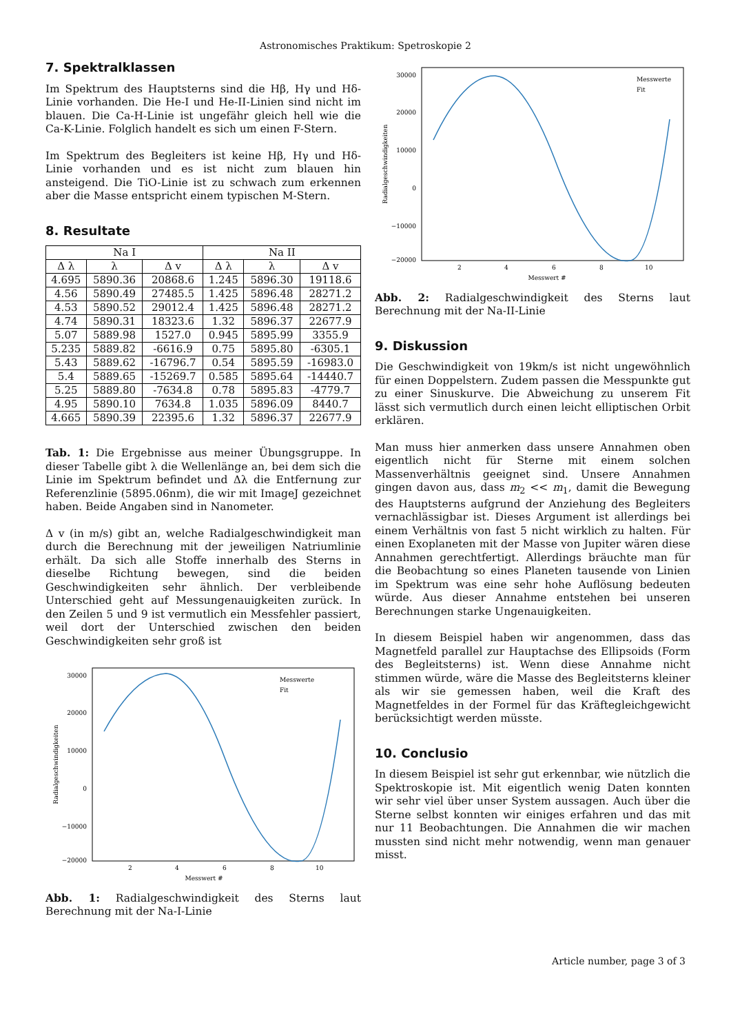Astronomisches Praktikum: Spetroskopie 2
7. Spektralklassen
Im Spektrum des Hauptsterns sind die Hβ, Hγ und Hδ-Linie vorhanden. Die He-I und He-II-Linien sind nicht im blauen. Die Ca-H-Linie ist ungefähr gleich hell wie die Ca-K-Linie. Folglich handelt es sich um einen F-Stern.
Im Spektrum des Begleiters ist keine Hβ, Hγ und Hδ-Linie vorhanden und es ist nicht zum blauen hin ansteigend. Die TiO-Linie ist zu schwach zum erkennen aber die Masse entspricht einem typischen M-Stern.
8. Resultate
| Na I | | | Na II | | |
| --- | --- | --- | --- | --- | --- |
| Δ λ | λ | Δ v | Δ λ | λ | Δ v |
| 4.695 | 5890.36 | 20868.6 | 1.245 | 5896.30 | 19118.6 |
| 4.56 | 5890.49 | 27485.5 | 1.425 | 5896.48 | 28271.2 |
| 4.53 | 5890.52 | 29012.4 | 1.425 | 5896.48 | 28271.2 |
| 4.74 | 5890.31 | 18323.6 | 1.32 | 5896.37 | 22677.9 |
| 5.07 | 5889.98 | 1527.0 | 0.945 | 5895.99 | 3355.9 |
| 5.235 | 5889.82 | -6616.9 | 0.75 | 5895.80 | -6305.1 |
| 5.43 | 5889.62 | -16796.7 | 0.54 | 5895.59 | -16983.0 |
| 5.4 | 5889.65 | -15269.7 | 0.585 | 5895.64 | -14440.7 |
| 5.25 | 5889.80 | -7634.8 | 0.78 | 5895.83 | -4779.7 |
| 4.95 | 5890.10 | 7634.8 | 1.035 | 5896.09 | 8440.7 |
| 4.665 | 5890.39 | 22395.6 | 1.32 | 5896.37 | 22677.9 |
Tab. 1: Die Ergebnisse aus meiner Übungsgruppe. In dieser Tabelle gibt λ die Wellenlänge an, bei dem sich die Linie im Spektrum befindet und Δλ die Entfernung zur Referenzlinie (5895.06nm), die wir mit ImageJ gezeichnet haben. Beide Angaben sind in Nanometer.
Δ v (in m/s) gibt an, welche Radialgeschwindigkeit man durch die Berechnung mit der jeweiligen Natriumlinie erhält. Da sich alle Stoffe innerhalb des Sterns in dieselbe Richtung bewegen, sind die beiden Geschwindigkeiten sehr ähnlich. Der verbleibende Unterschied geht auf Messungenauigkeiten zurück. In den Zeilen 5 und 9 ist vermutlich ein Messfehler passiert, weil dort der Unterschied zwischen den beiden Geschwindigkeiten sehr groß ist
30000
20000
10000
0
−10000
−20000
2
4
6
8
10
Messwert #
Radialgeschwindigkeiten
Messwerte
Fit
Abb. 1: Radialgeschwindigkeit des Sterns laut Berechnung mit der Na-I-Linie
30000
20000
10000
0
−10000
−20000
2
4
6
8
10
Messwert #
Radialgeschwindigkeiten
Messwerte
Fit
Abb. 2: Radialgeschwindigkeit des Sterns laut Berechnung mit der Na-II-Linie
9. Diskussion
Die Geschwindigkeit von 19km/s ist nicht ungewöhnlich für einen Doppelstern. Zudem passen die Messpunkte gut zu einer Sinuskurve. Die Abweichung zu unserem Fit lässt sich vermutlich durch einen leicht elliptischen Orbit erklären.
Man muss hier anmerken dass unsere Annahmen oben eigentlich nicht für Sterne mit einem solchen Massenverhältnis geeignet sind. Unsere Annahmen gingen davon aus, dass m<sub>2</sub> << m<sub>1</sub>, damit die Bewegung des Hauptsterns aufgrund der Anziehung des Begleiters vernachlässigbar ist. Dieses Argument ist allerdings bei einem Verhältnis von fast 5 nicht wirklich zu halten. Für einen Exoplaneten mit der Masse von Jupiter wären diese Annahmen gerechtfertigt. Allerdings bräuchte man für die Beobachtung so eines Planeten tausende von Linien im Spektrum was eine sehr hohe Auflösung bedeuten würde. Aus dieser Annahme entstehen bei unseren Berechnungen starke Ungenauigkeiten.
In diesem Beispiel haben wir angenommen, dass das Magnetfeld parallel zur Hauptachse des Ellipsoids (Form des Begleitsterns) ist. Wenn diese Annahme nicht stimmen würde, wäre die Masse des Begleitsterns kleiner als wir sie gemessen haben, weil die Kraft des Magnetfeldes in der Formel für das Kräftegleichgewicht berücksichtigt werden müsste.
10. Conclusio
In diesem Beispiel ist sehr gut erkennbar, wie nützlich die Spektroskopie ist. Mit eigentlich wenig Daten konnten wir sehr viel über unser System aussagen. Auch über die Sterne selbst konnten wir einiges erfahren und das mit nur 11 Beobachtungen. Die Annahmen die wir machen mussten sind nicht mehr notwendig, wenn man genauer misst.
Article number, page 3 of 3